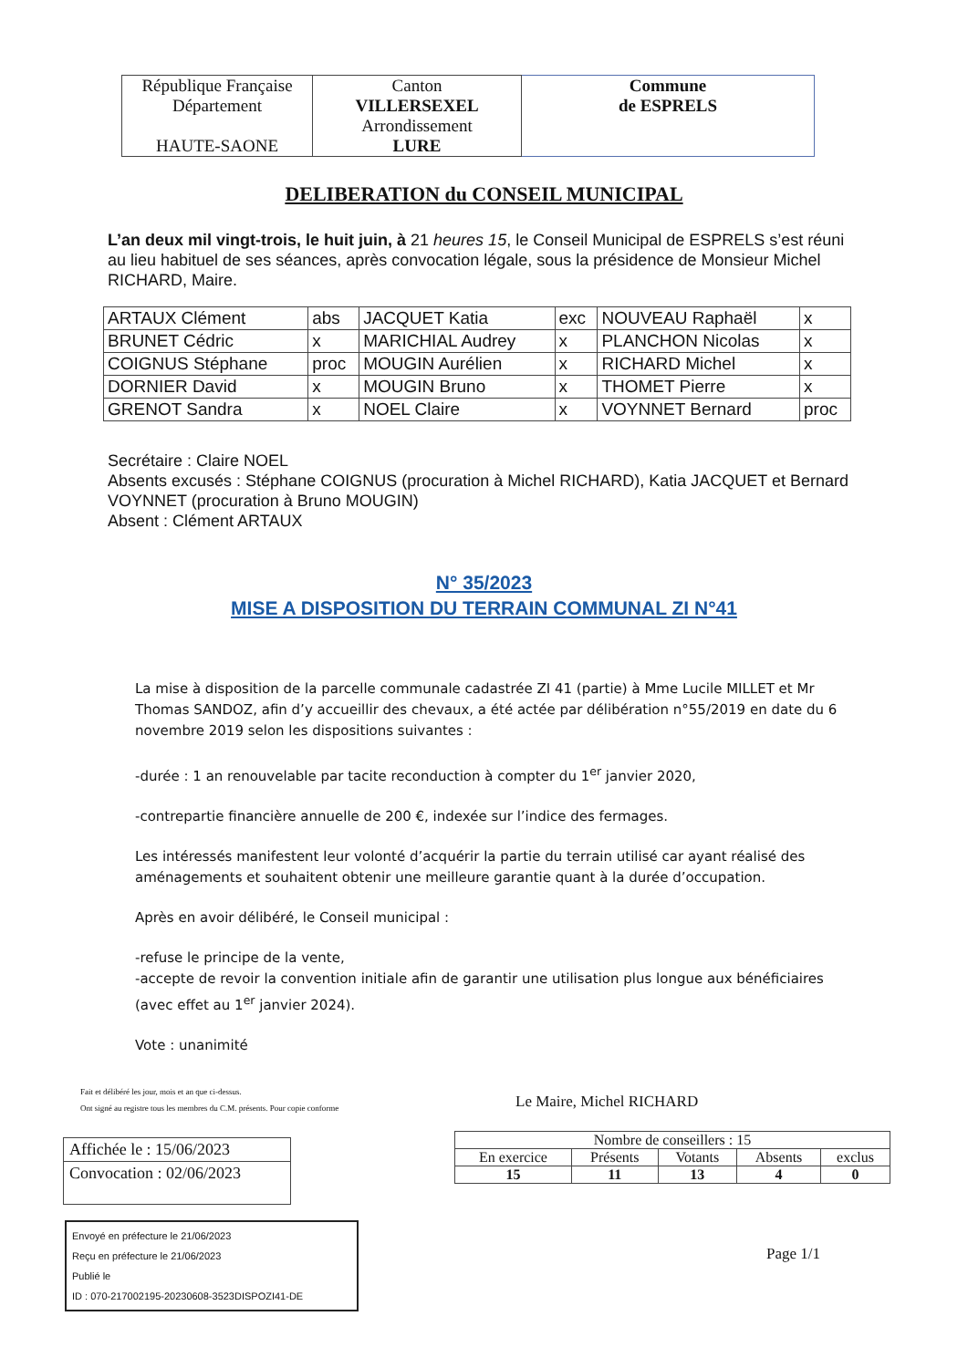| République Française Département HAUTE-SAONE | Canton VILLERSEXEL Arrondissement LURE | Commune de ESPRELS |
DELIBERATION du CONSEIL MUNICIPAL
L’an deux mil vingt-trois, le huit juin, à 21 heures 15, le Conseil Municipal de ESPRELS s’est réuni au lieu habituel de ses séances, après convocation légale, sous la présidence de Monsieur Michel RICHARD, Maire.
| ARTAUX Clément | abs | JACQUET Katia | exc | NOUVEAU Raphaël | x |
| BRUNET Cédric | x | MARICHIAL Audrey | x | PLANCHON Nicolas | x |
| COIGNUS Stéphane | proc | MOUGIN Aurélien | x | RICHARD Michel | x |
| DORNIER David | x | MOUGIN Bruno | x | THOMET Pierre | x |
| GRENOT Sandra | x | NOEL Claire | x | VOYNNET Bernard | proc |
Secrétaire : Claire NOEL
Absents excusés : Stéphane COIGNUS (procuration à Michel RICHARD), Katia JACQUET et Bernard VOYNNET (procuration à Bruno MOUGIN)
Absent : Clément ARTAUX
N° 35/2023
MISE A DISPOSITION DU TERRAIN COMMUNAL ZI N°41
La mise à disposition de la parcelle communale cadastrée ZI 41 (partie) à Mme Lucile MILLET et Mr Thomas SANDOZ, afin d’y accueillir des chevaux, a été actée par délibération n°55/2019 en date du 6 novembre 2019 selon les dispositions suivantes :
-durée : 1 an renouvelable par tacite reconduction à compter du 1<sup>er</sup> janvier 2020,
-contrepartie financière annuelle de 200 €, indexée sur l’indice des fermages.
Les intéressés manifestent leur volonté d’acquérir la partie du terrain utilisé car ayant réalisé des aménagements et souhaitent obtenir une meilleure garantie quant à la durée d’occupation.
Après en avoir délibéré, le Conseil municipal :
-refuse le principe de la vente,
-accepte de revoir la convention initiale afin de garantir une utilisation plus longue aux bénéficiaires (avec effet au 1<sup>er</sup> janvier 2024).
Vote : unanimité
Fait et délibéré les jour, mois et an que ci-dessus.
Ont signé au registre tous les membres du C.M. présents. Pour copie conforme
Le Maire, Michel RICHARD
Affichée le : 15/06/2023
Convocation : 02/06/2023
| Nombre de conseillers : 15 | | | | |
| En exercice | Présents | Votants | Absents | exclus |
| 15 | 11 | 13 | 4 | 0 |
Envoyé en préfecture le 21/06/2023
Reçu en préfecture le 21/06/2023
Publié le
ID : 070-217002195-20230608-3523DISPOZI41-DE
Page 1/1